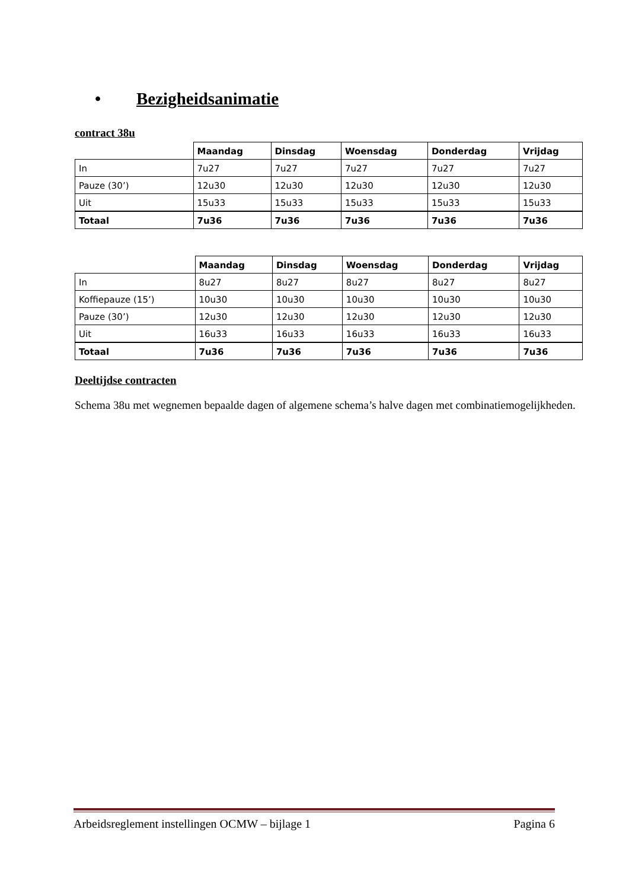• Bezigheidsanimatie
contract 38u
| | Maandag | Dinsdag | Woensdag | Donderdag | Vrijdag |
| In | 7u27 | 7u27 | 7u27 | 7u27 | 7u27 |
| Pauze (30’) | 12u30 | 12u30 | 12u30 | 12u30 | 12u30 |
| Uit | 15u33 | 15u33 | 15u33 | 15u33 | 15u33 |
| Totaal | 7u36 | 7u36 | 7u36 | 7u36 | 7u36 |
| | Maandag | Dinsdag | Woensdag | Donderdag | Vrijdag |
| In | 8u27 | 8u27 | 8u27 | 8u27 | 8u27 |
| Koffiepauze (15’) | 10u30 | 10u30 | 10u30 | 10u30 | 10u30 |
| Pauze (30’) | 12u30 | 12u30 | 12u30 | 12u30 | 12u30 |
| Uit | 16u33 | 16u33 | 16u33 | 16u33 | 16u33 |
| Totaal | 7u36 | 7u36 | 7u36 | 7u36 | 7u36 |
Deeltijdse contracten
Schema 38u met wegnemen bepaalde dagen of algemene schema’s halve dagen met combinatiemogelijkheden.
Arbeidsreglement instellingen OCMW – bijlage 1 Pagina 6